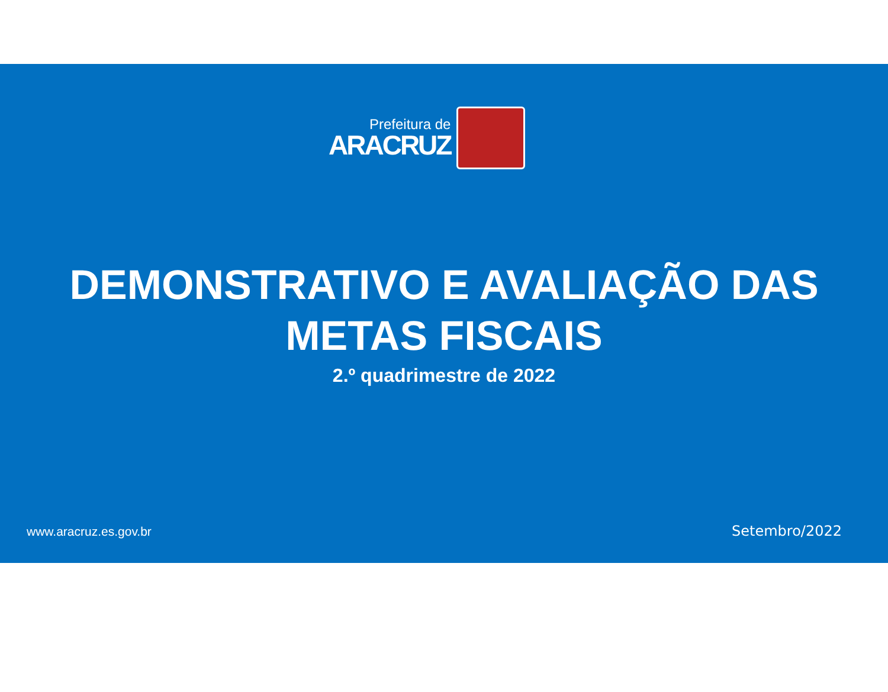Prefeitura de
ARACRUZ
DEMONSTRATIVO E AVALIAÇÃO DAS
METAS FISCAIS
2.º quadrimestre de 2022
www.aracruz.es.gov.br Setembro/2022